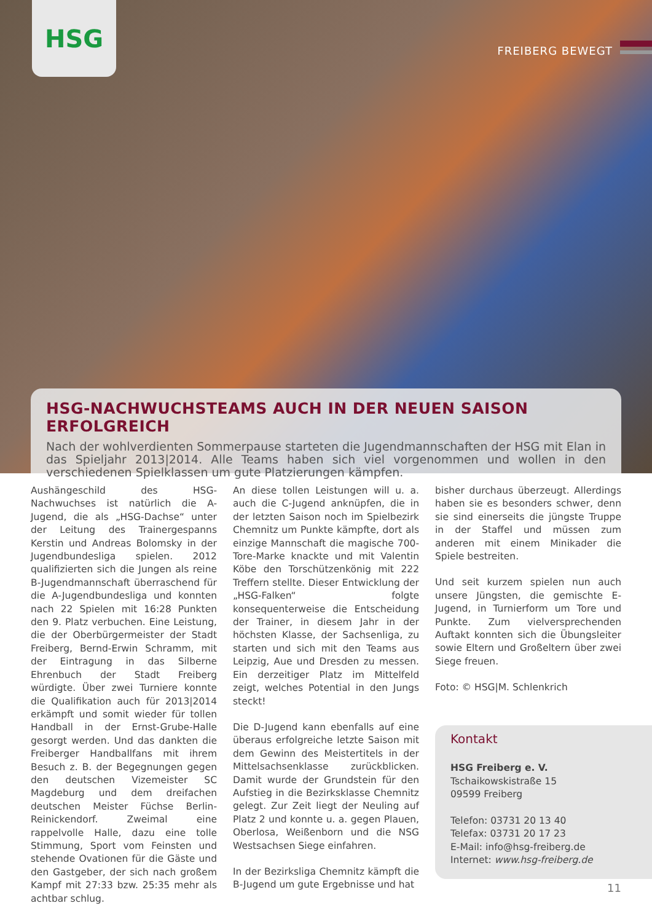HSG
FREIBERG BEWEGT
HSG-NACHWUCHSTEAMS AUCH IN DER NEUEN SAISON ERFOLGREICH
Nach der wohlverdienten Sommerpause starteten die Jugendmannschaften der HSG mit Elan in das Spieljahr 2013|2014. Alle Teams haben sich viel vorgenommen und wollen in den verschiedenen Spielklassen um gute Platzierungen kämpfen.
Aushängeschild des HSG-Nachwuchses ist natürlich die A-Jugend, die als „HSG-Dachse“ unter der Leitung des Trainergespanns Kerstin und Andreas Bolomsky in der Jugendbundesliga spielen. 2012 qualifizierten sich die Jungen als reine B-Jugendmannschaft überraschend für die A-Jugendbundesliga und konnten nach 22 Spielen mit 16:28 Punkten den 9. Platz verbuchen. Eine Leistung, die der Oberbürgermeister der Stadt Freiberg, Bernd-Erwin Schramm, mit der Eintragung in das Silberne Ehrenbuch der Stadt Freiberg würdigte. Über zwei Turniere konnte die Qualifikation auch für 2013|2014 erkämpft und somit wieder für tollen Handball in der Ernst-Grube-Halle gesorgt werden. Und das dankten die Freiberger Handballfans mit ihrem Besuch z. B. der Begegnungen gegen den deutschen Vizemeister SC Magdeburg und dem dreifachen deutschen Meister Füchse Berlin-Reinickendorf. Zweimal eine rappelvolle Halle, dazu eine tolle Stimmung, Sport vom Feinsten und stehende Ovationen für die Gäste und den Gastgeber, der sich nach großem Kampf mit 27:33 bzw. 25:35 mehr als achtbar schlug.
An diese tollen Leistungen will u. a. auch die C-Jugend anknüpfen, die in der letzten Saison noch im Spielbezirk Chemnitz um Punkte kämpfte, dort als einzige Mannschaft die magische 700-Tore-Marke knackte und mit Valentin Köbe den Torschützenkönig mit 222 Treffern stellte. Dieser Entwicklung der „HSG-Falken“ folgte konsequenterweise die Entscheidung der Trainer, in diesem Jahr in der höchsten Klasse, der Sachsenliga, zu starten und sich mit den Teams aus Leipzig, Aue und Dresden zu messen. Ein derzeitiger Platz im Mittelfeld zeigt, welches Potential in den Jungs steckt!
Die D-Jugend kann ebenfalls auf eine überaus erfolgreiche letzte Saison mit dem Gewinn des Meistertitels in der Mittelsachsenklasse zurückblicken. Damit wurde der Grundstein für den Aufstieg in die Bezirksklasse Chemnitz gelegt. Zur Zeit liegt der Neuling auf Platz 2 und konnte u. a. gegen Plauen, Oberlosa, Weißenborn und die NSG Westsachsen Siege einfahren.
In der Bezirksliga Chemnitz kämpft die B-Jugend um gute Ergebnisse und hat
bisher durchaus überzeugt. Allerdings haben sie es besonders schwer, denn sie sind einerseits die jüngste Truppe in der Staffel und müssen zum anderen mit einem Minikader die Spiele bestreiten.
Und seit kurzem spielen nun auch unsere Jüngsten, die gemischte E-Jugend, in Turnierform um Tore und Punkte. Zum vielversprechenden Auftakt konnten sich die Übungsleiter sowie Eltern und Großeltern über zwei Siege freuen.
Foto: © HSG|M. Schlenkrich
Kontakt
HSG Freiberg e. V.
Tschaikowskistraße 15
09599 Freiberg
Telefon: 03731 20 13 40
Telefax: 03731 20 17 23
E-Mail: info@hsg-freiberg.de
Internet: www.hsg-freiberg.de
11